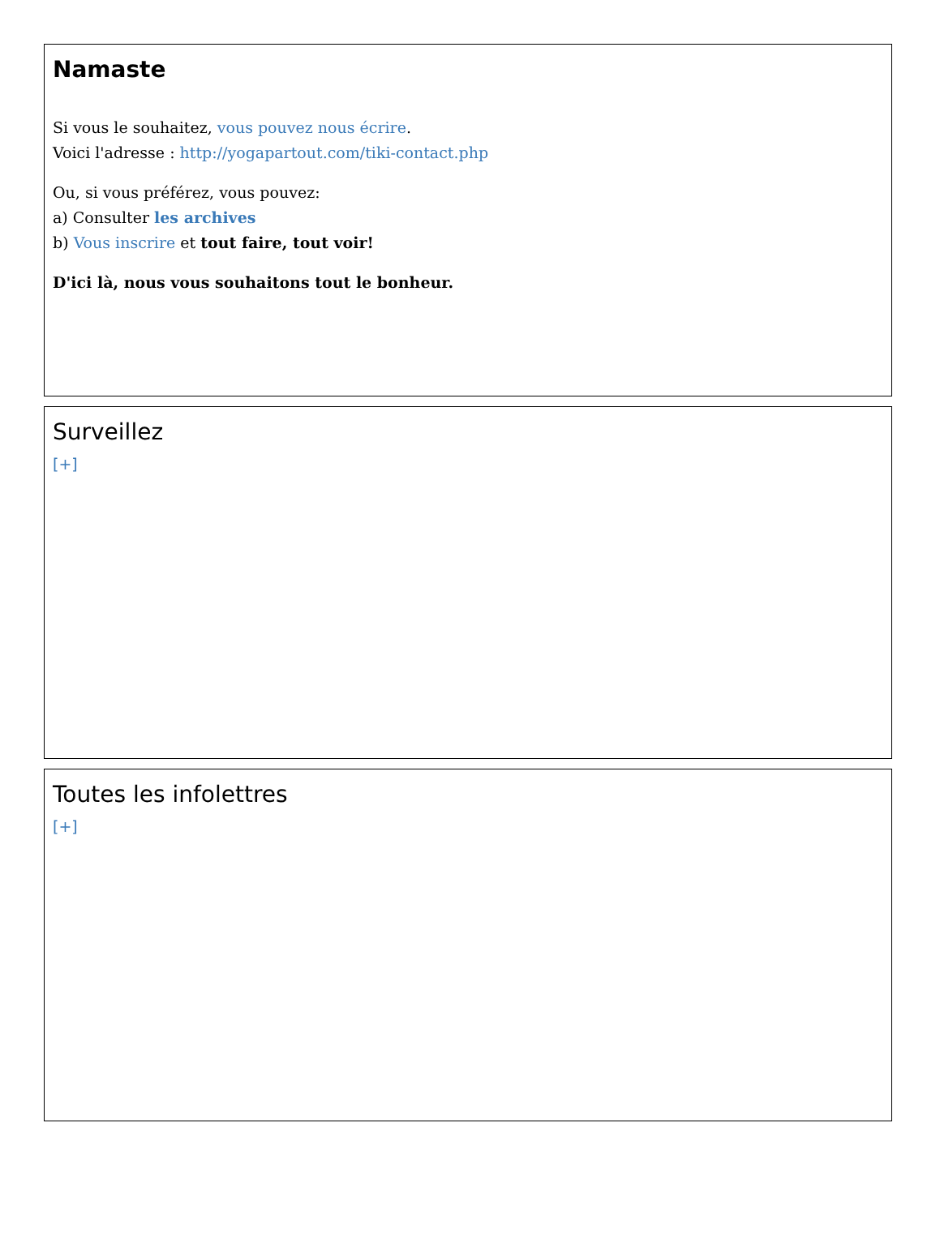Namaste
Si vous le souhaitez, vous pouvez nous écrire.
Voici l'adresse : http://yogapartout.com/tiki-contact.php
Ou, si vous préférez, vous pouvez:
a) Consulter les archives
b) Vous inscrire et tout faire, tout voir!
D'ici là, nous vous souhaitons tout le bonheur.
Surveillez
[+]
Toutes les infolettres
[+]